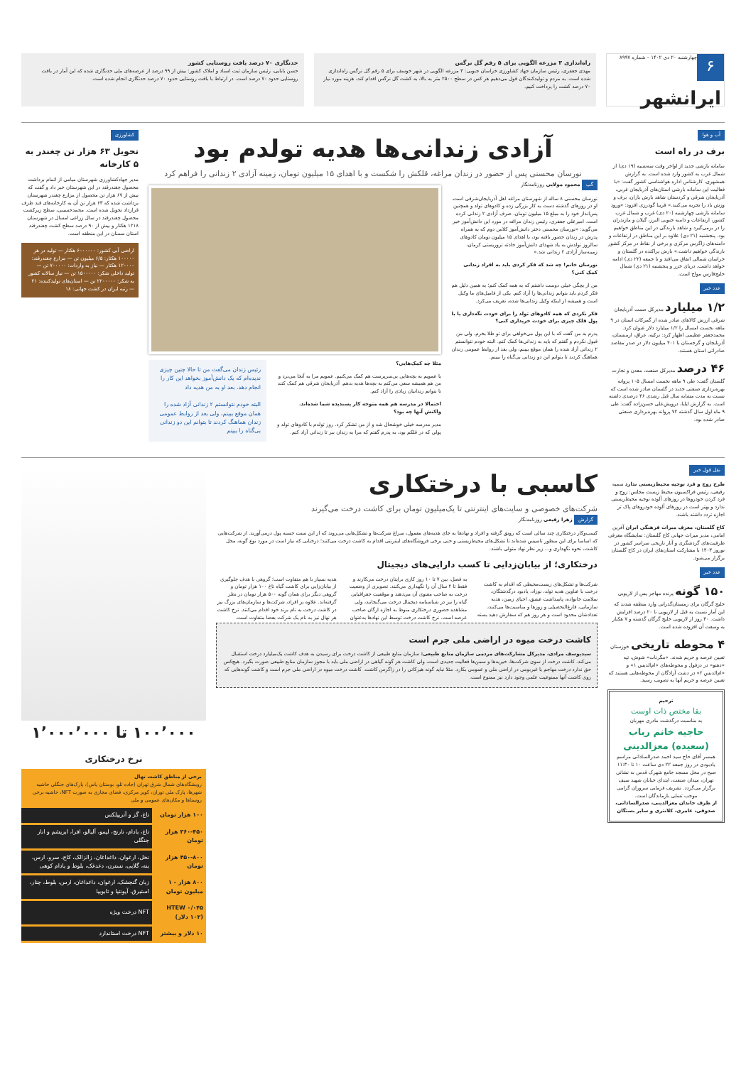۶
چهارشنبه ۲۰ دی ۱۴۰۲ – شماره ۸۹۹۷
ایرانشهر
راه‌اندازی ۳ مزرعه الگویی برای ۵ رقم گل نرگس
مهدی جعفری، رئیس سازمان جهاد کشاورزی خراسان جنوبی: ۳ مزرعه الگویی در شهر خوسف برای ۵ رقم گل نرگس راه‌اندازی شده است. به مردم و تولیدکنندگان قول می‌دهیم هر کس در سطح ۲۵۰۰ متر به بالا، به کشت گل نرگس اقدام کند، هزینه مورد نیاز ۷۰ درصد کشت را پرداخت کنیم.
حدنگاری ۷۰ درصد بافت روستایی کشور
حسن بابایی، رئیس سازمان ثبت اسناد و املاک کشور: بیش از ۹۹ درصد از عرصه‌های ملی حدنگاری شده که این آمار در بافت روستایی حدود ۷۰ درصد است. در ارتباط با بافت روستایی حدود ۷۰ درصد حدنگاری انجام شده است.
آب و هوا
برف در راه است
سامانه بارشی جدید از اواخر وقت سه‌شنبه (۱۹ دی) از شمال غرب به کشور وارد شده است. به گزارش همشهری، کارشناس اداره هواشناسی کشور گفت: «با فعالیت این سامانه بارشی استان‌های آذربایجان غربی، آذربایجان شرقی و کردستان شاهد بارش باران، برف و وزش باد را تجربه می‌کنند.» فریبا گودرزی افزود: «ورود سامانه بارشی چهارشنبه (۲۰ دی) غرب و شمال غرب کشور، ارتفاعات و دامنه جنوبی البرز، گیلان و مازندران را در برمی‌گیرد و شاهد بارندگی در این مناطق خواهیم بود. پنجشنبه (۲۱ دی) علاوه بر این مناطق در ارتفاعات و دامنه‌های زاگرس مرکزی و برخی از نقاط در مرکز کشور بارندگی خواهیم داشت.» بارش پراکنده در گلستان و خراسان شمالی اتفاق می‌افتد و تا جمعه (۲۲ دی) ادامه خواهد داشت. دریای خزر و پنجشنبه (۲۱ دی) شمال خلیج‌فارس مواج است.
عدد خبر
۱/۲ میلیارد مدیرکل صمت آذربایجان شرقی ارزش کالاهای صادر شده از گمرکات استان در ۹ ماهه نخست امسال را ۱/۲ میلیارد دلار عنوان کرد. محمدجعفر عظیمی اظهار کرد: ترکیه، عراق، ارمنستان، آذربایجان و گرجستان با ۴۰۱ میلیون دلار در صدر مقاصد صادراتی استان هستند.
۴۶ درصد مدیرکل صنعت، معدن و تجارت گلستان گفت: طی ۹ ماهه نخست امسال ۱۰۵ پروانه بهره‌برداری صنعتی جدید در گلستان صادر شده است که نسبت به مدت مشابه سال قبل رشدی ۴۶ درصدی داشته است. به گزارش ایلنا، درویش‌علی حسن‌زاده گفت: طی ۹ ماه اول سال گذشته ۷۲ پروانه بهره‌برداری صنعتی صادر شده بود.
آزادی زندانی‌ها هدیه تولدم بود
نورسان محسنی پس از حضور در زندان مراغه، قلکش را شکست و با اهدای ۱۵ میلیون تومان، زمینه آزادی ۲ زندانی را فراهم کرد
گپ محمود مولایی روزنامه‌نگار
نورسان محسنی ۸ ساله از شهرستان مراغه اهل آذربایجان‌شرقی است. او در روزهای گذشته دست به کار بزرگی زده و کادوهای تولد و همچنین پس‌انداز خود را به مبلغ ۱۵ میلیون تومان، صرف آزادی ۲ زندانی کرده است. امیرعلی جعفری، رئیس زندان مراغه در مورد این دانش‌آموز خیر می‌گوید: «نورسان محسنی دختر دانش‌آموز کلاس دوم که به همراه پدرش در زندان حضور یافته بود، با اهدای ۱۵ میلیون تومان کادوهای سالروز تولدش به یاد شهدای دانش‌آموز حادثه تروریستی کرمان، زمینه‌ساز آزادی ۲ زندانی شد.»
نورسان خانم! چه شد که فکر کردی باید به افراد زندانی کمک کنی؟
من از بچگی خیلی دوست داشتم که به همه کمک کنم؛ به همین دلیل هم فکر کردم باید بتوانم زندانی‌ها را آزاد کنم. یکی از فامیل‌های ما وکیل است و همیشه از اینکه وکیل زندانی‌ها شده، تعریف می‌کرد.
فکر نکردی که همه کادوهای تولد را برای خودت نگه‌داری یا با پول قلک چیزی برای خودت خریداری کنی؟
پدرم به من گفت که با این پول می‌خواهی برای تو طلا بخرم، ولی من قبول نکردم و گفتم که باید به زندانی‌ها کمک کنم. البته خودم نتوانستم ۲ زندانی آزاد شده را همان موقع ببینم، ولی بعد از روابط عمومی زندان هماهنگ کردند تا بتوانم این دو زندانی بی‌گناه را ببینم.
مثلا چه کمک‌هایی؟
با عمویم به بچه‌هایی بی‌سرپرست هم کمک می‌کنیم. عمویم مرا به آنجا می‌برد و من هم همیشه سعی می‌کنم به بچه‌ها هدیه بدهم. آذربایجان شرقی هم کمک کنند تا بتوانم زندانیان زیادی را آزاد کنم.
احتمالا در مدرسه هم همه متوجه کار پسندیده شما شده‌اند.
واکنش آنها چه بود؟
مدیر مدرسه خیلی خوشحال شد و از من تشکر کرد. روز تولدم با کادوهای تولد و پولی که در قلکم بود، به پدرم گفتم که مرا به زندان ببر تا زندانی آزاد کنم.
رئیس زندان می‌گفت من تا حالا چنین چیزی ندیده‌ام که یک دانش‌آموز بخواهد این کار را انجام دهد. بعد او به من هدیه داد
البته خودم نتوانستم ۲ زندانی آزاد شده را همان موقع ببینم، ولی بعد از روابط عمومی زندان هماهنگ کردند تا بتوانم این دو زندانی بی‌گناه را ببینم
کشاورزی
تحویل ۶۳ هزار تن چغندر به ۵ کارخانه
مدیر جهادکشاورزی شهرستان میامی از اتمام برداشت محصول چغندرقند در این شهرستان خبر داد و گفت که بیش از ۶۷ هزار تن محصول از مزارع چغندر شهرستان برداشت شده که ۶۳ هزار تن آن به کارخانه‌های قند طرف قرارداد تحویل شده است. محمدحسینی، سطح زیرکشت محصول چغندرقند در سال زراعی امسال در شهرستان ۱۲۱۸ هکتار و بیش از ۹۰ درصد سطح کشت چغندرقند استان سمنان در این منطقه است.
اراضی آبی کشور: ۶۰۰۰۰۰۰ هکتار — تولید در هر ۱۰۰۰۰۰ هکتار: ۶/۵ میلیون تن — مزارع چغندرقند: ۱۲۰۰۰۰ هکتار — نیاز به واردات: ۷۰۰۰۰۰ تن — تولید داخلی شکر: ۱۵۰۰۰۰۰ تن — نیاز سالانه کشور به شکر: ۲۲۰۰۰۰۰ تن — استان‌های تولیدکننده: ۲۱ — رتبه ایران در کشت جهانی: ۱۸
نقل قول خبر
طرح زوج و فرد توجیه محیط‌زیستی ندارد سمیه رفیعی، رئیس فراکسیون محیط زیست مجلس: زوج و فرد کردن خودروها در روزهای آلوده توجیه محیط‌زیستی ندارد و بهتر است در روزهای آلوده خودروهای پاک تر اجازه تردد داشته باشند.
کاخ گلستان، معرف میراث فرهنگی ایران آفرین امامی، مدیر میراث جهانی کاخ گلستان: نمایشگاه معرفی ظرفیت‌های گردشگری و آثار تاریخی سراسر کشور در نوروز ۱۴۰۳ با مشارکت استان‌های ایران در کاخ گلستان برگزار می‌شود.
عدد خبر
۱۵۰ گونه پرنده مهاجر پس از لاریوبی خلیج گرگان برای زمستان‌گذرانی وارد منطقه شدند که این آمار نسبت به قبل از لاریوبی تا ۲۰ درصد افزایش داشت. ۴۰ روز از لاریوبی خلیج گرگان گذشته و ۷ هکتار به وسعت آن افزوده شده است.
۴ محوطه تاریخی خوزستان تعیین عرصه و حریم شدند. «مگرنات» شوش، تپه «دهنو» در دزفول و محوطه‌های «ام‌الدبس ۱» و «ام‌الدبس ۲» در دشت آزادگان از محوطه‌هایی هستند که تعیین عرصه و حریم آنها به تصویب رسید.
ترحیم
بقا مختص ذات اوست
به مناسبت درگذشت مادری مهربان
حاجیه خانم رباب (سعیده) معزالدینی
همسر آقای حاج سید احمد صدرالساداتی مراسم یادبودی در روز جمعه ۲۲ دی ساعت ۱۰ تا ۱۱:۳۰ صبح در محل مسجد جامع شهرک قدس به نشانی تهران، میدان صنعت، ابتدای خیابان شهید سیف برگزار می‌گردد. تشریف فرمایی سروران گرامی موجب تسلی بازماندگان است.
از طرف خاندان معزالدینی، صدرالساداتی، صدوقی، عامری، کلانتری و سایر بستگان
کاسبی با درختکاری
شرکت‌های خصوصی و سایت‌های اینترنتی تا یک‌میلیون تومان برای کاشت درخت می‌گیرند
گزارش زهرا رفیعی روزنامه‌نگار
کسب‌وکار درختکاری چند سالی است که رونق گرفته و افراد و نهادها به جای هدیه‌های معمول، سراغ شرکت‌ها و تشکل‌هایی می‌روند که از این سنت حسنه پول درمی‌آورند. از شرکت‌هایی که اساسا برای این منظور تاسیس شده‌اند تا تشکل‌های محیط‌زیستی و حتی برخی فروشگاه‌های اینترنتی اقدام به کاشت درخت می‌کنند؛ درختانی که نیاز است در مورد نوع گونه، محل کاشت، نحوه نگهداری و... زیر نظر نهاد متولی باشند.
درختکاری؛ از بیابان‌زدایی تا کسب دارایی‌های دیجیتال
شرکت‌ها و تشکل‌های زیست‌محیطی که اقدام به کاشت درخت با عناوین هدیه تولد، نوزاد، یادبود درگذشتگان، سلامت خانواده، پاسداشت عشق، احیای زمین، هدیه سازمانی، فارغ‌التحصیلی و روزها و مناسبت‌ها می‌کنند، تعدادشان محدود است و هر روز هم که سفارش دهید بسته به فصل، بین ۷ تا ۱۰ روز کاری برایتان درخت می‌کارند و فقط تا ۲ سال آن را نگهداری می‌کنند. تصویری از وضعیت درخت به صاحب معنوی آن می‌دهند و موقعیت جغرافیایی گیاه را نیز در شناسنامه دیجیتال درخت می‌گنجانند، ولی مشاهده حضوری درختکاری منوط به اجازه ارگان صاحب عرصه است. نرخ کاشت درخت توسط این نهادها به‌عنوان هدیه بسیار با هم متفاوت است؛ گروهی با هدف جلوگیری از بیابان‌زایی برای کاشت گیاه تاغ ۱۰۰ هزار تومان و گروهی دیگر برای همان گونه ۵۰۰ هزار تومان در نظر گرفته‌اند. علاوه بر افراد، شرکت‌ها و سازمان‌های بزرگ نیز در کاشت درخت به نام برند خود اقدام می‌کنند. نرخ کاشت هر نهال نیز به نام یک شرکت بعضا متفاوت است.
کاشت درخت میوه در اراضی ملی جرم است
سیدیوسف مرادی، مدیرکل مشارکت‌های مردمی سازمان منابع طبیعی: سازمان منابع طبیعی از کاشت درخت برای رسیدن به هدف کاشت یک‌میلیارد درخت استقبال می‌کند. کاشت درخت از سوی شرکت‌ها، خیریه‌ها و سمن‌ها فعالیت جدیدی است، ولی کاشت هر گونه گیاهی در اراضی ملی باید با مجوز سازمان منابع طبیعی صورت بگیرد. هیچ‌کس حق ندارد درخت مهاجم یا غیربومی در اراضی ملی و عمومی بکارد. مثلا نباید گونه هیرکانی را در زاگرس کاشت. کاشت درخت میوه در اراضی ملی جرم است و کاشت گونه‌هایی که روی کاشت آنها ممنوعیت علمی وجود دارد نیز ممنوع است.
۱۰۰٬۰۰۰ تا ۱٬۰۰۰٬۰۰۰
نرخ درختکاری
برخی از مناطق کاشت نهال
رویشگاه‌های شمال شرق تهران (جاده تلو، بوستان یاس)، پارک‌های جنگلی حاشیه شهرها، پارک ملی توران، کویر مرکزی، فضای مجازی به صورت NFT، حاشیه برخی روستاها و مکان‌های عمومی و ملی
| ۱۰۰ هزار تومان | تاغ، گز و آتریپلکس |
| ۳۶۰-۴۵۰ هزار تومان | تاغ، بادام، نارنج، لیمو، آلبالو، افرا، ابریشم و انار جنگلی |
| ۴۵۰-۸۰۰ هزار تومان | نخل، ارغوان، داغداغان، زالزالک، کاج، سرو، ارس، بنه، گلابی، نسترن، دغدغک، بلوط و بادام کوهی |
| ۸۰۰ هزار - ۱ میلیون تومان | زبان گنجشک، ارغوان، داغداغان، ارس، بلوط، چنار، استبرق، آیونتیا و تابوبیا |
| ۰/۰۴۵ HTEW (۱۰۲ دلار) | NFT درخت ویژه |
| ۱۰ دلار و بیشتر | NFT درخت استاندارد |